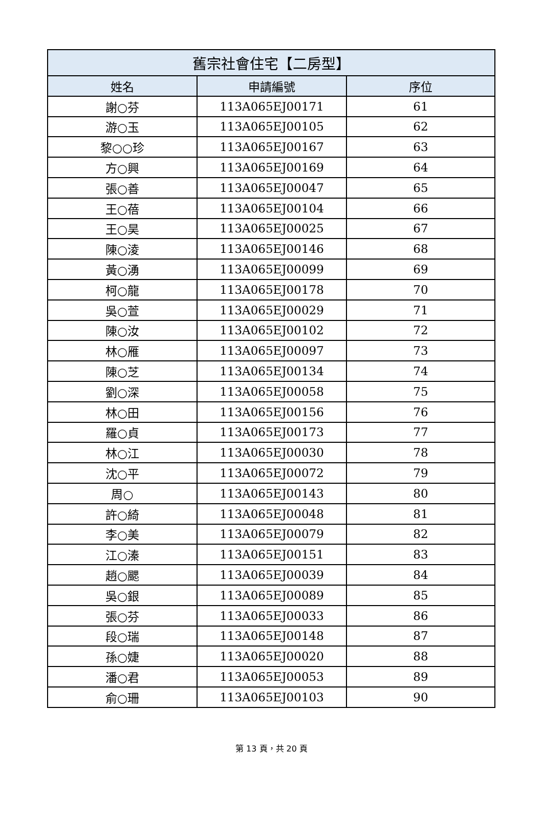| 舊宗社會住宅【二房型】 | | |
| --- | --- | --- |
| 姓名 | 申請編號 | 序位 |
| 謝○芬 | 113A065EJ00171 | 61 |
| 游○玉 | 113A065EJ00105 | 62 |
| 黎○○珍 | 113A065EJ00167 | 63 |
| 方○興 | 113A065EJ00169 | 64 |
| 張○善 | 113A065EJ00047 | 65 |
| 王○蓓 | 113A065EJ00104 | 66 |
| 王○昊 | 113A065EJ00025 | 67 |
| 陳○淩 | 113A065EJ00146 | 68 |
| 黃○湧 | 113A065EJ00099 | 69 |
| 柯○龍 | 113A065EJ00178 | 70 |
| 吳○萱 | 113A065EJ00029 | 71 |
| 陳○汝 | 113A065EJ00102 | 72 |
| 林○雁 | 113A065EJ00097 | 73 |
| 陳○芝 | 113A065EJ00134 | 74 |
| 劉○深 | 113A065EJ00058 | 75 |
| 林○田 | 113A065EJ00156 | 76 |
| 羅○貞 | 113A065EJ00173 | 77 |
| 林○江 | 113A065EJ00030 | 78 |
| 沈○平 | 113A065EJ00072 | 79 |
| 周○ | 113A065EJ00143 | 80 |
| 許○綺 | 113A065EJ00048 | 81 |
| 李○美 | 113A065EJ00079 | 82 |
| 江○溱 | 113A065EJ00151 | 83 |
| 趙○颸 | 113A065EJ00039 | 84 |
| 吳○銀 | 113A065EJ00089 | 85 |
| 張○芬 | 113A065EJ00033 | 86 |
| 段○瑞 | 113A065EJ00148 | 87 |
| 孫○婕 | 113A065EJ00020 | 88 |
| 潘○君 | 113A065EJ00053 | 89 |
| 俞○珊 | 113A065EJ00103 | 90 |
第 13 頁，共 20 頁